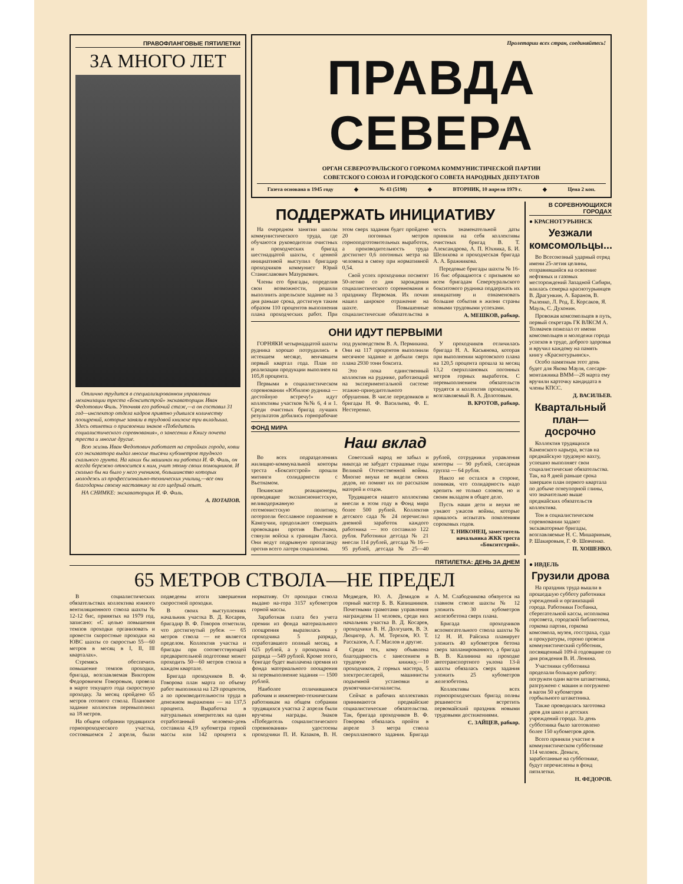ПРАВОФЛАНГОВЫЕ ПЯТИЛЕТКИ
ЗА МНОГО ЛЕТ
Отлично трудится в специализированном управлении механизации треста «Бокситстрой» экскаваторщик Иван Федотович Филь. Уточняя его рабочий стаж,—а он составил 31 год—инспектор отдела кадров приятно удивился количеству поощрений, которые заняли в трудовой книжке три вкладыша. Здесь отметки о присвоении знаков «Победитель социалистического соревнования», о занесении в Книгу почета треста и многие другие.
Всю жизнь Иван Федотович работает на стройках города, ковш его экскаватора выдал многие тысячи кубометров трудного скального грунта. На каких бы машинах ни работал И. Ф. Филь, он всегда бережно относится к ним, учит этому своих помощников. И сколько бы ни было у него учеников, большинство которых молодежь из профессионально-технических училищ,—все они благодарны своему наставнику за его щедрый опыт.
НА СНИМКЕ: экскаваторщик И. Ф. Филь.
А. ПОТАПОВ.
Пролетарии всех стран, соединяйтесь!
ПРАВДА СЕВЕРА
ОРГАН СЕВЕРОУРАЛЬСКОГО ГОРКОМА КОММУНИСТИЧЕСКОЙ ПАРТИИ
СОВЕТСКОГО СОЮЗА И ГОРОДСКОГО СОВЕТА НАРОДНЫХ ДЕПУТАТОВ
Газета основана в 1945 году ◆ № 43 (5198) ◆ ВТОРНИК, 10 апреля 1979 г. ◆ Цена 2 коп.
ПОДДЕРЖАТЬ ИНИЦИАТИВУ
На очередном занятии школы коммунистического труда, где обучаются руководители очистных и проходческих бригад шестнадцатой шахты, с ценной инициативой выступил бригадир проходчиков коммунист Юрий Станиславович Мазуркевич.
Члены его бригады, определив свои возможности, решили выполнить апрельское задание на 3 дня раньше срока, достигнув таким образом 110 процентов выполнения плана проходческих работ. При этом сверх задания будет пройдено 20 погонных метров горноподготовительных выработок, а производительность труда достигнет 0,6 погонных метра на человека в смену при нормативной 0,54.
Свой успех проходчики посвятят 50-летию со дня зарождения социалистического соревнования и празднику Первомая. Их почин нашел широкое отражение на шахте. Повышенные социалистические обязательства в честь знаменательной даты приняли на себя коллективы очистных бригад В. Т. Александрова, А. П. Юхника, Б. И. Шелихова и проходческая бригада А. А. Бражникова.
Передовые бригады шахты № 16-16 бис обращаются с призывом ко всем бригадам Североуральского бокситового рудника поддержать их инициативу и ознаменовать большие события в жизни страны новыми трудовыми успехами.
А. МЕШКОВ, рабкор.
ОНИ ИДУТ ПЕРВЫМИ
ГОРНЯКИ четырнадцатой шахты рудника хорошо потрудились в истекшем месяце, венчавшем первый квартал года. План по реализации продукции выполнен на 105,8 процента.
Первыми в социалистическом соревновании «Юбилею рудника — достойную встречу!» идут коллективы участков №№ 6, 4 и 1. Среди очистных бригад лучших результатов добились горнорабочие под руководством В. А. Пермикина. Они на 117 процентов выполнили месячное задание и добыли сверх плана 2930 тонн боксита.
Это пока единственный коллектив на руднике, работающий на экспериментальной системе этажно-принудительного обрушения. В числе передовиков и бригады Н. Ф. Васильева, Ф. Е. Нестеренко.
У проходчиков отличилась бригада Н. А. Касьянова, которая при выполнении мартовского плана на 120,5 процента прошла за месяц 13,2 сверхплановых погонных метров горных выработок. С перевыполнением обязательств трудятся и коллектив проходчиков, возглавляемый В. А. Долотовым.
В. КРОТОВ, рабкор.
ФОНД МИРА
Наш вклад
Во всех подразделениях жилищно-коммунальной конторы треста «Бокситстрой» прошли митинги солидарности с Вьетнамом.
Пекинские реакционеры, проводящие экспансионистскую, великодержавную и гегемонистскую политику, потерпели бесславное поражение в Кампучии, продолжают совершать провокации против Вьетнама, стянули войска к границам Лаоса. Они ведут подрывную пропаганду против всего лагеря социализма.
Советский народ не забыл и никогда не забудет страшные годы Великой Отечественной войны. Многие внуки не видели своих дедов, но помнят их по рассказам матерей и отцов.
Трудящиеся нашего коллектива внесли в этом году в Фонд мира более 500 рублей. Коллектив детского сада № 24 перечислил дневной заработок каждого работника — это составило 122 рубля. Работники детсада № 21 внесли 114 рублей, детсада № 16—95 рублей, детсада № 25—40 рублей, сотрудники управления конторы — 90 рублей, слесарная группа — 64 рубля.
Никто не остался в стороне, понимая, что солидарность надо крепить не только словом, но и своим вкладом в общее дело.
Пусть наши дети и внуки не узнают ужасов войны, которые пришлось испытать поколениям сороковых годов.
Т. НИКОНЕЦ, заместитель начальника ЖКК треста «Бокситстрой».
В СОРЕВНУЮЩИХСЯ ГОРОДАХ
● КРАСНОТУРЬИНСК
Уезжали комсомольцы...
Во Всесоюзный ударный отряд имени 25-летия целины, отправившийся на освоение нефтяных и газовых месторождений Западной Сибири, влилась семерка краснотурьинцев В. Драгункин, А. Баранов, В. Рыленко, Л. Род, Е. Корсаков, Я. Мауль, С. Духонин.
Провожая комсомольцев в путь, первый секретарь ГК ВЛКСМ А. Толмачев пожелал от имени комсомольцев и молодежи города успехов в труде, доброго здоровья и вручил каждому на память книгу «Краснотурьинск».
Особо памятным этот день будет для Якова Мауля, слесаря-монтажника ВММ—28 марта ему вручили карточку кандидата в члены КПСС.
Д. ВАСИЛЬЕВ.
Квартальный план—досрочно
Коллектив трудящихся Каменского карьера, встав на предмайскую трудовую вахту, успешно выполняет свои социалистические обязательства. Так, на 8 дней раньше срока завершен план первого квартала по добыче огнеупорной глины, что значительно выше предмайских обязательств коллектива.
Тон в социалистическом соревновании задают экскаваторные бригады, возглавляемые Н. С. Мишариным, Р. Шакировым, Г. Ф. Шевченко.
П. ХОШЕНКО.
ПЯТИЛЕТКА: ДЕНЬ ЗА ДНЕМ
65 МЕТРОВ СТВОЛА—НЕ ПРЕДЕЛ
В социалистических обязательствах коллектива южного вентиляционного ствола шахты № 12-12 бис, принятых на 1979 год, записано: «С целью повышения темпов проходки организовать и провести скоростные проходки на ЮВС шахты со скоростью 55—60 метров в месяц в I, II, III кварталах».
Стремясь обеспечить повышение темпов проходки, бригада, возглавляемая Виктором Федоровичем Говоровым, провела в марте текущего года скоростную проходку. За месяц пройдено 65 метров готового ствола. Плановое задание коллектив перевыполнил на 18 метров.
На общем собрании трудящихся горнопроходческого участка, состоявшемся 2 апреля, были подведены итоги завершения скоростной проходки.
В своих выступлениях начальник участка В. Д. Косарев, бригадир В. Ф. Говоров отметили, что достигнутый рубеж — 65 метров ствола — не является пределом. Коллектив участка и бригады при соответствующей предварительной подготовке может проходить 50—60 метров ствола в каждом квартале.
Бригада проходчиков В. Ф. Говорова план марта по объему работ выполнила на 129 процентов, а по производительности труда в денежном выражении — на 137,5 процента. Выработка в натуральных измерителях на один отработанный человеко-день составила 4,19 кубометра горной массы или 142 процента к нормативу. От проходки ствола выдано на-гора 3157 кубометров горной массы.
Заработная плата без учета премии из фонда материального поощрения выразилась у проходчика 5 разряда, отработавшего полный месяц, в 625 рублей, а у проходчика 4 разряда —549 рублей. Кроме этого, бригаде будет выплачена премия из фонда материального поощрения за перевыполнение задания — 1500 рублей.
Наиболее отличившимся рабочим и инженерно-техническим работникам на общем собрании трудящихся участка 2 апреля были вручены награды. Знаков «Победитель социалистического соревнования» удостоены проходчики П. И. Казаков, В. Н. Медведев, Ю. А. Демидов и горный мастер Б. В. Капишников. Почетными грамотами управления награждены 11 человек, среди них начальник участка В. Д. Косарев, проходчики В. Н. Долгушев, В. Э. Люцигер, А. М. Терехов, Ю. Т. Рассказов, А. Г. Маслов и другие.
Среди тех, кому объявлена благодарность с занесением в трудовую книжку,—10 проходчиков, 2 горных мастера, 5 электрослесарей, машинисты подъемной установки и рукоятчики-сигналисты.
Сейчас в рабочих коллективах принимаются предмайские социалистические обязательства. Так, бригада проходчиков В. Ф. Говорова обязалась пройти в апреле 3 метра ствола сверхпланового задания. Бригада А. М. Слабодчикова обязуется на главном стволе шахты № 12 уложить 30 кубометров железобетона сверх плана.
Бригада проходчиков вспомогательного ствола шахты № 12 Н. И. Райсиха планирует уложить 40 кубометров бетона сверх запланированного, а бригада В. В. Калинина на проходке автотранспортного уклона 13-й шахты обязалась сверх задания уложить 25 кубометров железобетона.
Коллективы всех горнопроходческих бригад полны решимости встретить первомайский праздник новыми трудовыми достижениями.
С. ЗАЙЦЕВ, рабкор.
● ИВДЕЛЬ
Грузили дрова
На праздник труда вышли в прошедшую субботу работники учреждений и организаций города. Работники Госбанка, сберегательной кассы, исполкома горсовета, городской библиотеки, горкома партии, горкома комсомола, музея, госстраха, суда и прокуратуры, гороно провели коммунистический субботник, посвященный 109-й годовщине со дня рождения В. И. Ленина.
Участники субботника проделали большую работу: погружен один вагон штакетника, разгружено с машин и погружено в вагон 50 кубометров горбыльного штакетника.
Также проводилась заготовка дров для школ и детских учреждений города. За день субботника было заготовлено более 150 кубометров дров.
Всего приняли участие в коммунистическом субботнике 114 человек. Деньги, заработанные на субботнике, будут перечислены в фонд пятилетки.
Н. ФЕДОРОВ.